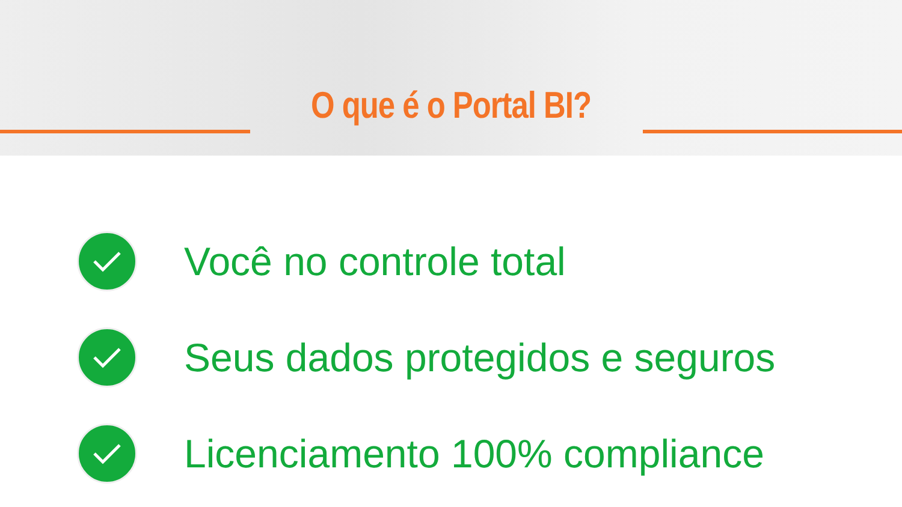O que é o Portal BI?
Você no controle total
Seus dados protegidos e seguros
Licenciamento 100% compliance